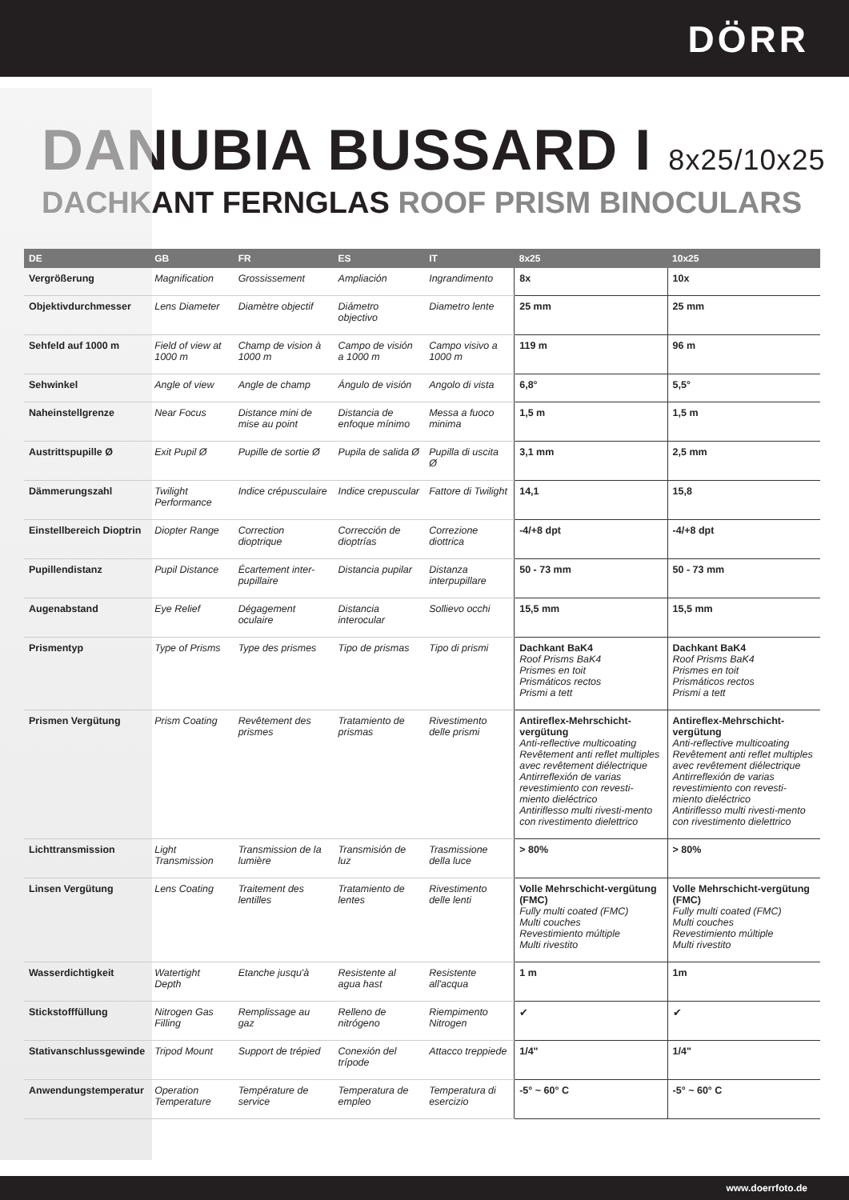DÖRR
DANUBIA BUSSARD I 8x25/10x25
DACHKANT FERNGLAS ROOF PRISM BINOCULARS
| DE | GB | FR | ES | IT | 8x25 | 10x25 |
| --- | --- | --- | --- | --- | --- | --- |
| Vergrößerung | Magnification | Grossissement | Ampliación | Ingrandimento | 8x | 10x |
| Objektivdurchmesser | Lens Diameter | Diamètre objectif | Diámetro objectivo | Diametro lente | 25 mm | 25 mm |
| Sehfeld auf 1000 m | Field of view at 1000 m | Champ de vision à 1000 m | Campo de visión a 1000 m | Campo visivo a 1000 m | 119 m | 96 m |
| Sehwinkel | Angle of view | Angle de champ | Ángulo de visión | Angolo di vista | 6,8° | 5,5° |
| Naheinstellgrenze | Near Focus | Distance mini de mise au point | Distancia de enfoque mínimo | Messa a fuoco minima | 1,5 m | 1,5 m |
| Austrittspupille Ø | Exit Pupil Ø | Pupille de sortie Ø | Pupila de salida Ø | Pupilla di uscita Ø | 3,1 mm | 2,5 mm |
| Dämmerungszahl | Twilight Performance | Indice crépusculaire | Indice crepuscular | Fattore di Twilight | 14,1 | 15,8 |
| Einstellbereich Dioptrin | Diopter Range | Correction dioptrique | Corrección de dioptrías | Correzione diottrica | -4/+8 dpt | -4/+8 dpt |
| Pupillendistanz | Pupil Distance | Écartement inter-pupillaire | Distancia pupilar | Distanza interpupillare | 50 - 73 mm | 50 - 73 mm |
| Augenabstand | Eye Relief | Dégagement oculaire | Distancia interocular | Sollievo occhi | 15,5 mm | 15,5 mm |
| Prismentyp | Type of Prisms | Type des prismes | Tipo de prismas | Tipo di prismi | Dachkant BaK4 Roof Prisms BaK4 Prismes en toit Prismáticos rectos Prismi a tett | Dachkant BaK4 Roof Prisms BaK4 Prismes en toit Prismáticos rectos Prismi a tett |
| Prismen Vergütung | Prism Coating | Revêtement des prismes | Tratamiento de prismas | Rivestimento delle prismi | Antireflex-Mehrschicht-vergütung Anti-reflective multicoating Revêtement anti reflet multiples avec revêtement diélectrique Antirreflexión de varias revestimiento con revesti-miento dieléctrico Antiriflesso multi rivesti-mento con rivestimento dielettrico | Antireflex-Mehrschicht-vergütung Anti-reflective multicoating Revêtement anti reflet multiples avec revêtement diélectrique Antirreflexión de varias revestimiento con revesti-miento dieléctrico Antiriflesso multi rivesti-mento con rivestimento dielettrico |
| Lichttransmission | Light Transmission | Transmission de la lumière | Transmisión de luz | Trasmissione della luce | > 80% | > 80% |
| Linsen Vergütung | Lens Coating | Traitement des lentilles | Tratamiento de lentes | Rivestimento delle lenti | Volle Mehrschicht-vergütung (FMC) Fully multi coated (FMC) Multi couches Revestimiento múltiple Multi rivestito | Volle Mehrschicht-vergütung (FMC) Fully multi coated (FMC) Multi couches Revestimiento múltiple Multi rivestito |
| Wasserdichtigkeit | Watertight Depth | Etanche jusqu'à | Resistente al agua hast | Resistente all'acqua | 1 m | 1m |
| Stickstofffüllung | Nitrogen Gas Filling | Remplissage au gaz | Relleno de nitrógeno | Riempimento Nitrogen | ✔ | ✔ |
| Stativanschlussgewinde | Tripod Mount | Support de trépied | Conexión del trípode | Attacco treppiede | 1/4" | 1/4" |
| Anwendungstemperatur | Operation Temperature | Température de service | Temperatura de empleo | Temperatura di esercizio | -5° ~ 60° C | -5° ~ 60° C |
www.doerrfoto.de